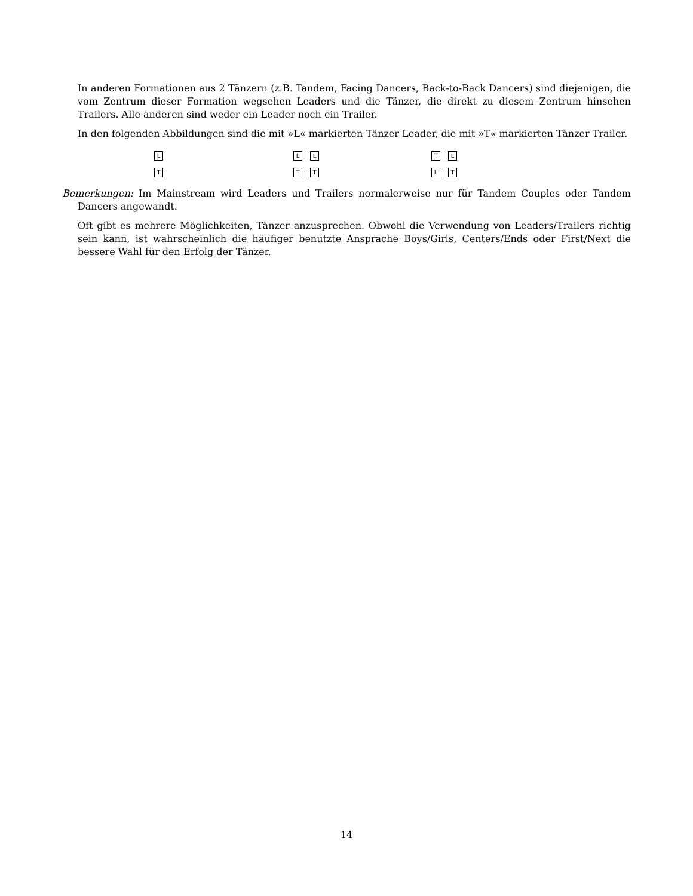In anderen Formationen aus 2 Tänzern (z.B. Tandem, Facing Dancers, Back-to-Back Dancers) sind diejenigen, die vom Zentrum dieser Formation wegsehen Leaders und die Tänzer, die direkt zu diesem Zentrum hinsehen Trailers. Alle anderen sind weder ein Leader noch ein Trailer.
In den folgenden Abbildungen sind die mit »L« markierten Tänzer Leader, die mit »T« markierten Tänzer Trailer.
L
T
L L
T T
T L
L T
Bemerkungen: Im Mainstream wird Leaders und Trailers normalerweise nur für Tandem Couples oder Tandem Dancers angewandt.
Oft gibt es mehrere Möglichkeiten, Tänzer anzusprechen. Obwohl die Verwendung von Leaders/Trailers richtig sein kann, ist wahrscheinlich die häufiger benutzte Ansprache Boys/Girls, Centers/Ends oder First/Next die bessere Wahl für den Erfolg der Tänzer.
14